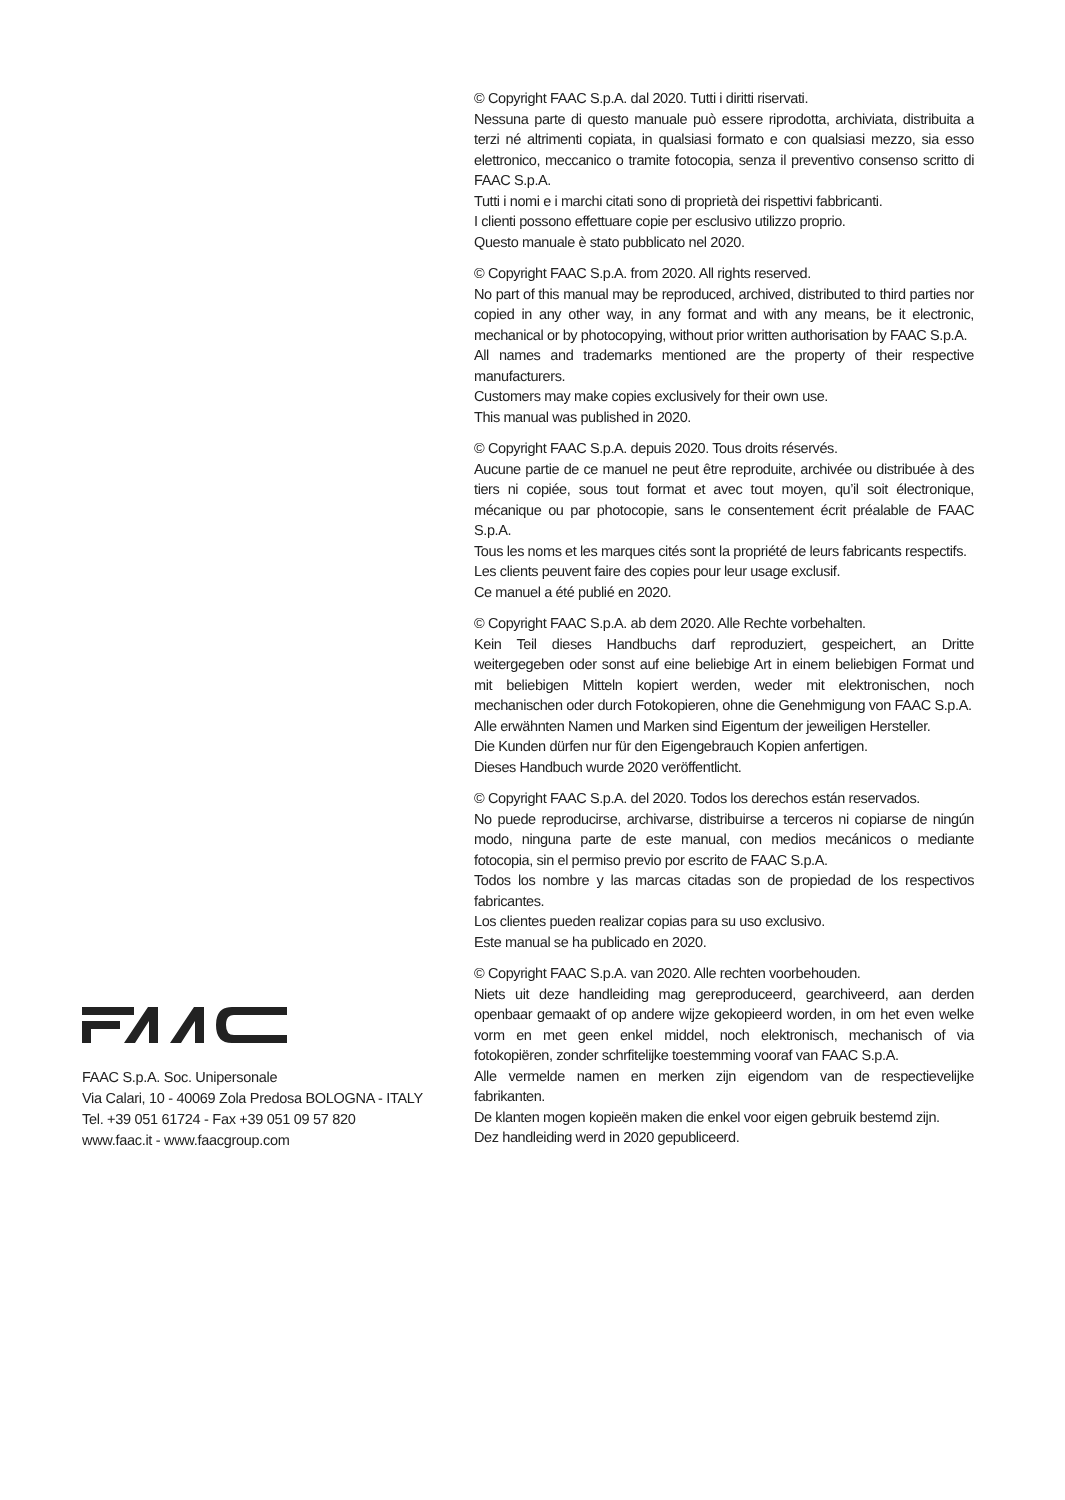FAAC S.p.A. Soc. Unipersonale
Via Calari, 10 - 40069 Zola Predosa BOLOGNA - ITALY
Tel. +39 051 61724 - Fax +39 051 09 57 820
www.faac.it - www.faacgroup.com
© Copyright FAAC S.p.A. dal 2020. Tutti i diritti riservati.
Nessuna parte di questo manuale può essere riprodotta, archiviata, distribuita a terzi né altrimenti copiata, in qualsiasi formato e con qualsiasi mezzo, sia esso elettronico, meccanico o tramite fotocopia, senza il preventivo consenso scritto di FAAC S.p.A.
Tutti i nomi e i marchi citati sono di proprietà dei rispettivi fabbricanti.
I clienti possono effettuare copie per esclusivo utilizzo proprio.
Questo manuale è stato pubblicato nel 2020.
© Copyright FAAC S.p.A. from 2020. All rights reserved.
No part of this manual may be reproduced, archived, distributed to third parties nor copied in any other way, in any format and with any means, be it electronic, mechanical or by photocopying, without prior written authorisation by FAAC S.p.A.
All names and trademarks mentioned are the property of their respective manufacturers.
Customers may make copies exclusively for their own use.
This manual was published in 2020.
© Copyright FAAC S.p.A. depuis 2020. Tous droits réservés.
Aucune partie de ce manuel ne peut être reproduite, archivée ou distribuée à des tiers ni copiée, sous tout format et avec tout moyen, qu’il soit électronique, mécanique ou par photocopie, sans le consentement écrit préalable de FAAC S.p.A.
Tous les noms et les marques cités sont la propriété de leurs fabricants respectifs.
Les clients peuvent faire des copies pour leur usage exclusif.
Ce manuel a été publié en 2020.
© Copyright FAAC S.p.A. ab dem 2020. Alle Rechte vorbehalten.
Kein Teil dieses Handbuchs darf reproduziert, gespeichert, an Dritte weitergegeben oder sonst auf eine beliebige Art in einem beliebigen Format und mit beliebigen Mitteln kopiert werden, weder mit elektronischen, noch mechanischen oder durch Fotokopieren, ohne die Genehmigung von FAAC S.p.A.
Alle erwähnten Namen und Marken sind Eigentum der jeweiligen Hersteller.
Die Kunden dürfen nur für den Eigengebrauch Kopien anfertigen.
Dieses Handbuch wurde 2020 veröffentlicht.
© Copyright FAAC S.p.A. del 2020. Todos los derechos están reservados.
No puede reproducirse, archivarse, distribuirse a terceros ni copiarse de ningún modo, ninguna parte de este manual, con medios mecánicos o mediante fotocopia, sin el permiso previo por escrito de FAAC S.p.A.
Todos los nombre y las marcas citadas son de propiedad de los respectivos fabricantes.
Los clientes pueden realizar copias para su uso exclusivo.
Este manual se ha publicado en 2020.
© Copyright FAAC S.p.A. van 2020. Alle rechten voorbehouden.
Niets uit deze handleiding mag gereproduceerd, gearchiveerd, aan derden openbaar gemaakt of op andere wijze gekopieerd worden, in om het even welke vorm en met geen enkel middel, noch elektronisch, mechanisch of via fotokopiëren, zonder schrfitelijke toestemming vooraf van FAAC S.p.A.
Alle vermelde namen en merken zijn eigendom van de respectievelijke fabrikanten.
De klanten mogen kopieën maken die enkel voor eigen gebruik bestemd zijn.
Dez handleiding werd in 2020 gepubliceerd.